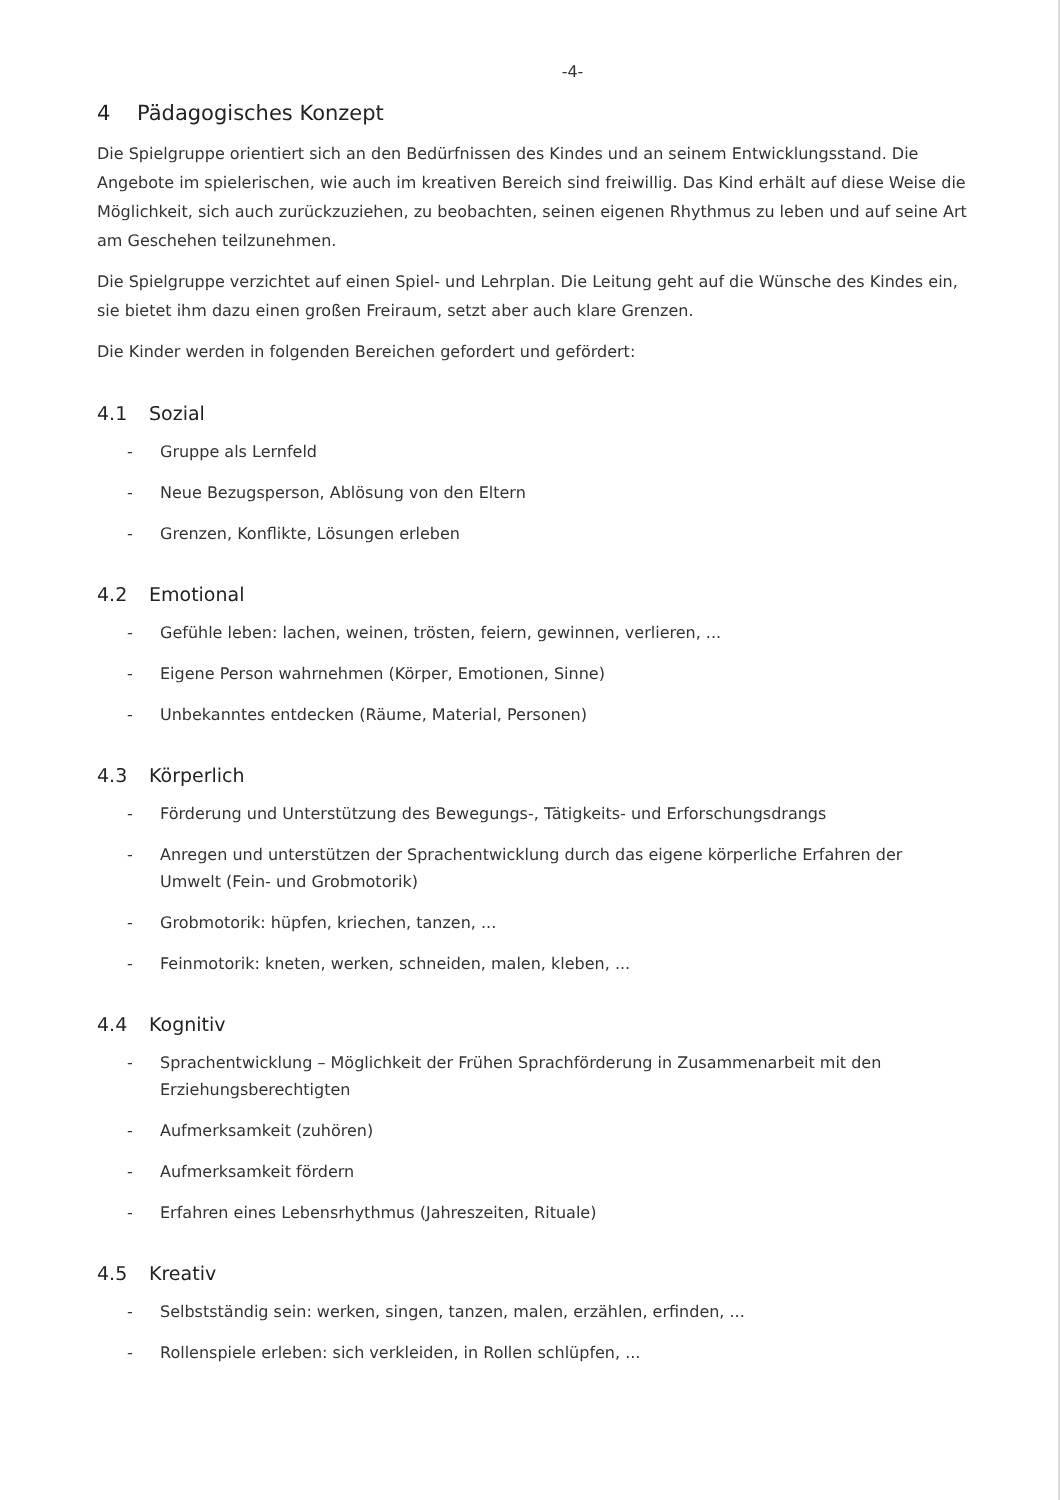-4-
4 Pädagogisches Konzept
Die Spielgruppe orientiert sich an den Bedürfnissen des Kindes und an seinem Entwicklungsstand. Die Angebote im spielerischen, wie auch im kreativen Bereich sind freiwillig. Das Kind erhält auf diese Weise die Möglichkeit, sich auch zurückzuziehen, zu beobachten, seinen eigenen Rhythmus zu leben und auf seine Art am Geschehen teilzunehmen.
Die Spielgruppe verzichtet auf einen Spiel- und Lehrplan. Die Leitung geht auf die Wünsche des Kindes ein, sie bietet ihm dazu einen großen Freiraum, setzt aber auch klare Grenzen.
Die Kinder werden in folgenden Bereichen gefordert und gefördert:
4.1 Sozial
- Gruppe als Lernfeld
- Neue Bezugsperson, Ablösung von den Eltern
- Grenzen, Konflikte, Lösungen erleben
4.2 Emotional
- Gefühle leben: lachen, weinen, trösten, feiern, gewinnen, verlieren, ...
- Eigene Person wahrnehmen (Körper, Emotionen, Sinne)
- Unbekanntes entdecken (Räume, Material, Personen)
4.3 Körperlich
- Förderung und Unterstützung des Bewegungs-, Tätigkeits- und Erforschungsdrangs
- Anregen und unterstützen der Sprachentwicklung durch das eigene körperliche Erfahren der Umwelt (Fein- und Grobmotorik)
- Grobmotorik: hüpfen, kriechen, tanzen, ...
- Feinmotorik: kneten, werken, schneiden, malen, kleben, ...
4.4 Kognitiv
- Sprachentwicklung – Möglichkeit der Frühen Sprachförderung in Zusammenarbeit mit den Erziehungsberechtigten
- Aufmerksamkeit (zuhören)
- Aufmerksamkeit fördern
- Erfahren eines Lebensrhythmus (Jahreszeiten, Rituale)
4.5 Kreativ
- Selbstständig sein: werken, singen, tanzen, malen, erzählen, erfinden, ...
- Rollenspiele erleben: sich verkleiden, in Rollen schlüpfen, ...